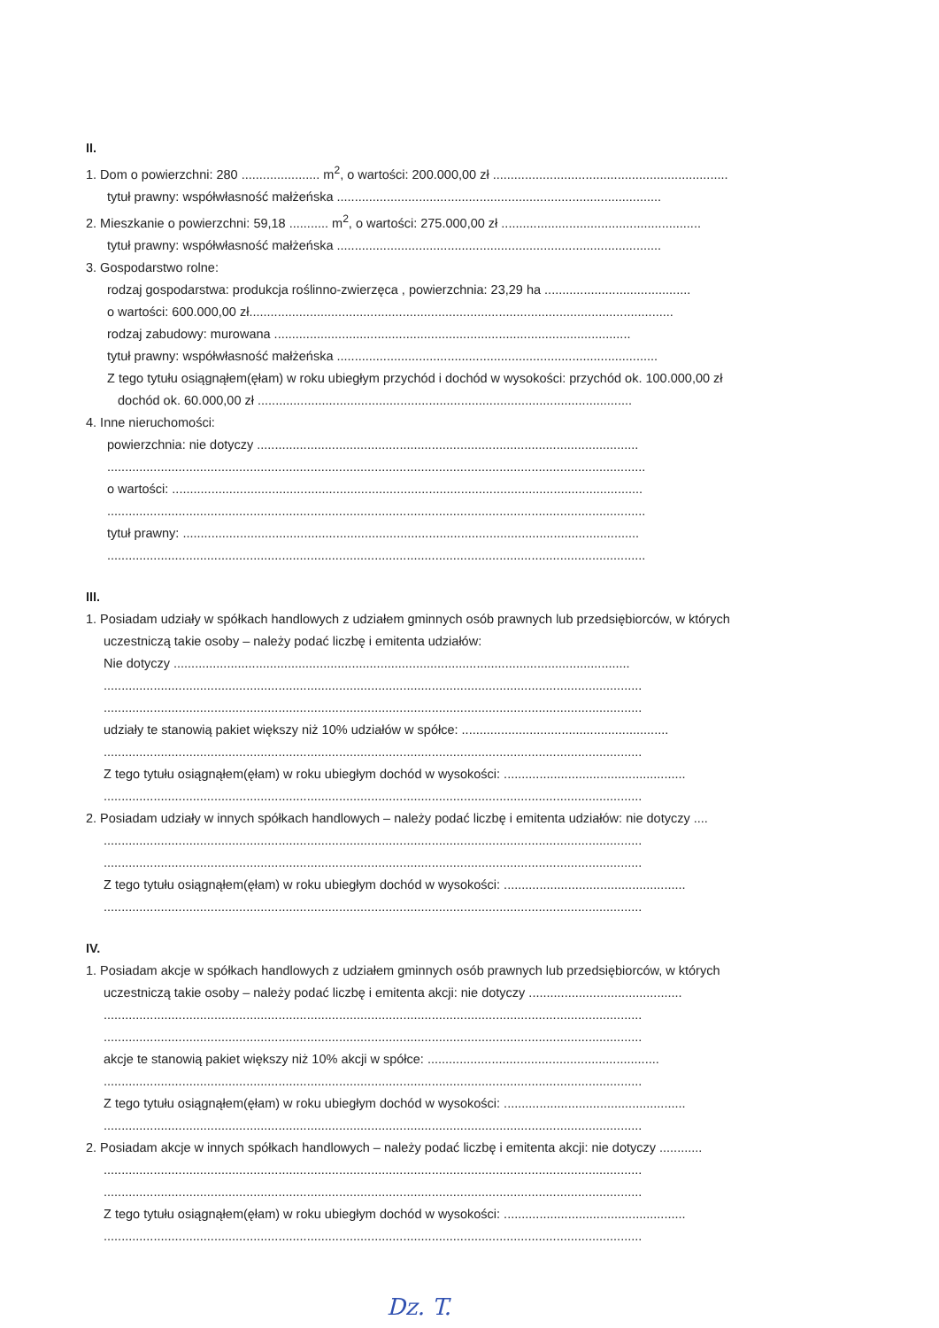II.
1. Dom o powierzchni: 280 ...................... m<sup>2</sup>, o wartości: 200.000,00 zł ..................................................................
tytuł prawny: współwłasność małżeńska ...........................................................................................
2. Mieszkanie o powierzchni: 59,18 ........... m<sup>2</sup>, o wartości: 275.000,00 zł ........................................................
tytuł prawny: współwłasność małżeńska ...........................................................................................
3. Gospodarstwo rolne:
rodzaj gospodarstwa: produkcja roślinno-zwierzęca , powierzchnia: 23,29 ha .........................................
o wartości: 600.000,00 zł.......................................................................................................................
rodzaj zabudowy: murowana ....................................................................................................
tytuł prawny: współwłasność małżeńska ..........................................................................................
Z tego tytułu osiągnąłem(ęłam) w roku ubiegłym przychód i dochód w wysokości: przychód ok. 100.000,00 zł
dochód ok. 60.000,00 zł .........................................................................................................
4. Inne nieruchomości:
powierzchnia: nie dotyczy ...........................................................................................................
.......................................................................................................................................................
o wartości: ....................................................................................................................................
.......................................................................................................................................................
tytuł prawny: ................................................................................................................................
.......................................................................................................................................................
III.
1. Posiadam udziały w spółkach handlowych z udziałem gminnych osób prawnych lub przedsiębiorców, w których
uczestniczą takie osoby – należy podać liczbę i emitenta udziałów:
Nie dotyczy ................................................................................................................................
.......................................................................................................................................................
.......................................................................................................................................................
udziały te stanowią pakiet większy niż 10% udziałów w spółce: ..........................................................
.......................................................................................................................................................
Z tego tytułu osiągnąłem(ęłam) w roku ubiegłym dochód w wysokości: ...................................................
.......................................................................................................................................................
2. Posiadam udziały w innych spółkach handlowych – należy podać liczbę i emitenta udziałów: nie dotyczy ....
.......................................................................................................................................................
.......................................................................................................................................................
Z tego tytułu osiągnąłem(ęłam) w roku ubiegłym dochód w wysokości: ...................................................
.......................................................................................................................................................
IV.
1. Posiadam akcje w spółkach handlowych z udziałem gminnych osób prawnych lub przedsiębiorców, w których
uczestniczą takie osoby – należy podać liczbę i emitenta akcji: nie dotyczy ...........................................
.......................................................................................................................................................
.......................................................................................................................................................
akcje te stanowią pakiet większy niż 10% akcji w spółce: .................................................................
.......................................................................................................................................................
Z tego tytułu osiągnąłem(ęłam) w roku ubiegłym dochód w wysokości: ...................................................
.......................................................................................................................................................
2. Posiadam akcje w innych spółkach handlowych – należy podać liczbę i emitenta akcji: nie dotyczy ............
.......................................................................................................................................................
.......................................................................................................................................................
Z tego tytułu osiągnąłem(ęłam) w roku ubiegłym dochód w wysokości: ...................................................
.......................................................................................................................................................
Dz. T.